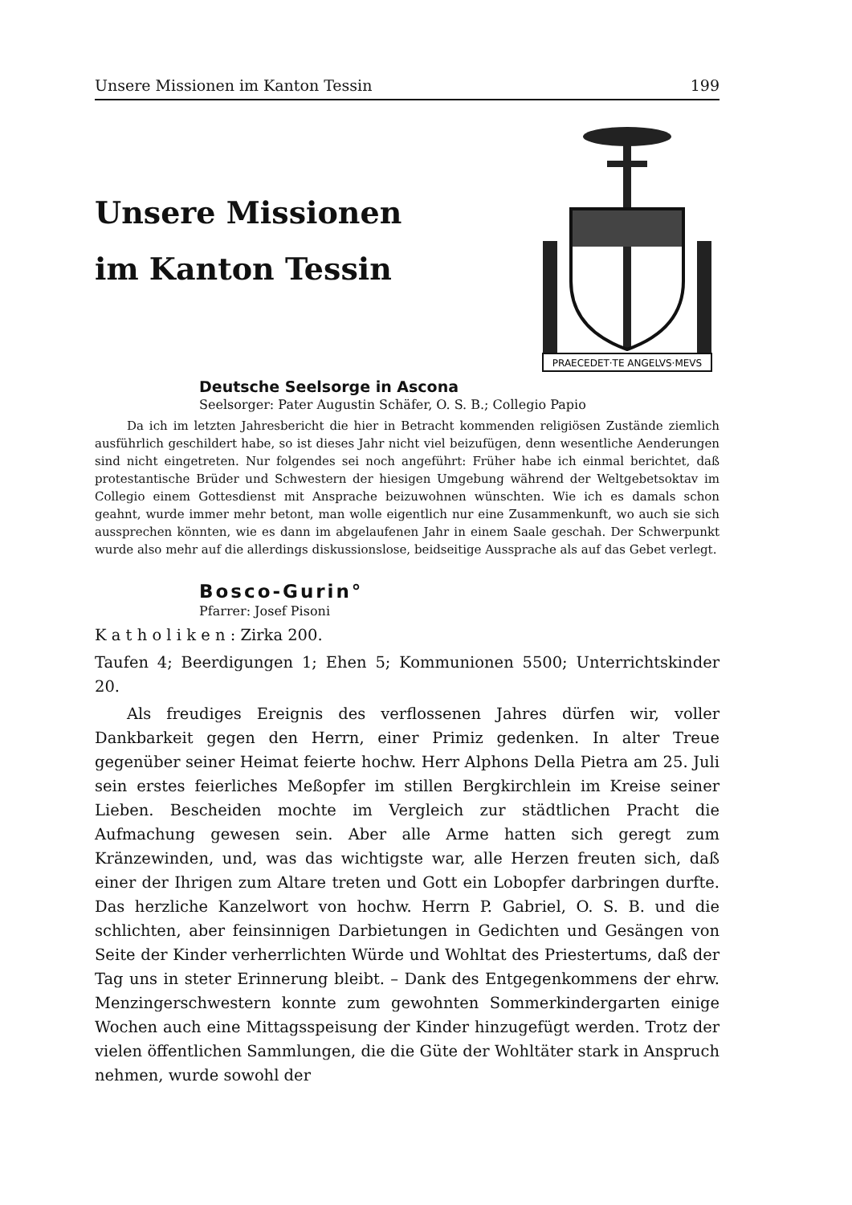Unsere Missionen im Kanton Tessin 199
Unsere Missionen
im Kanton Tessin
PRAECEDET·TE ANGELVS·MEVS
Deutsche Seelsorge in Ascona
Seelsorger: Pater Augustin Schäfer, O. S. B.; Collegio Papio
Da ich im letzten Jahresbericht die hier in Betracht kommenden religiösen Zustände ziemlich ausführlich geschildert habe, so ist dieses Jahr nicht viel beizufügen, denn wesentliche Aenderungen sind nicht eingetreten. Nur folgendes sei noch angeführt: Früher habe ich einmal berichtet, daß protestantische Brüder und Schwestern der hiesigen Umgebung während der Weltgebetsoktav im Collegio einem Gottesdienst mit Ansprache beizuwohnen wünschten. Wie ich es damals schon geahnt, wurde immer mehr betont, man wolle eigentlich nur eine Zusammenkunft, wo auch sie sich aussprechen könnten, wie es dann im abgelaufenen Jahr in einem Saale geschah. Der Schwerpunkt wurde also mehr auf die allerdings diskussionslose, beidseitige Aussprache als auf das Gebet verlegt.
Bosco-Gurin°
Pfarrer: Josef Pisoni
K a t h o l i k e n : Zirka 200.
Taufen 4; Beerdigungen 1; Ehen 5; Kommunionen 5500; Unterrichtskinder 20.
Als freudiges Ereignis des verflossenen Jahres dürfen wir, voller Dankbarkeit gegen den Herrn, einer Primiz gedenken. In alter Treue gegenüber seiner Heimat feierte hochw. Herr Alphons Della Pietra am 25. Juli sein erstes feierliches Meßopfer im stillen Bergkirchlein im Kreise seiner Lieben. Bescheiden mochte im Vergleich zur städtlichen Pracht die Aufmachung gewesen sein. Aber alle Arme hatten sich geregt zum Kränzewinden, und, was das wichtigste war, alle Herzen freuten sich, daß einer der Ihrigen zum Altare treten und Gott ein Lobopfer darbringen durfte. Das herzliche Kanzelwort von hochw. Herrn P. Gabriel, O. S. B. und die schlichten, aber feinsinnigen Darbietungen in Gedichten und Gesängen von Seite der Kinder verherrlichten Würde und Wohltat des Priestertums, daß der Tag uns in steter Erinnerung bleibt. – Dank des Entgegenkommens der ehrw. Menzingerschwestern konnte zum gewohnten Sommerkindergarten einige Wochen auch eine Mittagsspeisung der Kinder hinzugefügt werden. Trotz der vielen öffentlichen Sammlungen, die die Güte der Wohltäter stark in Anspruch nehmen, wurde sowohl der